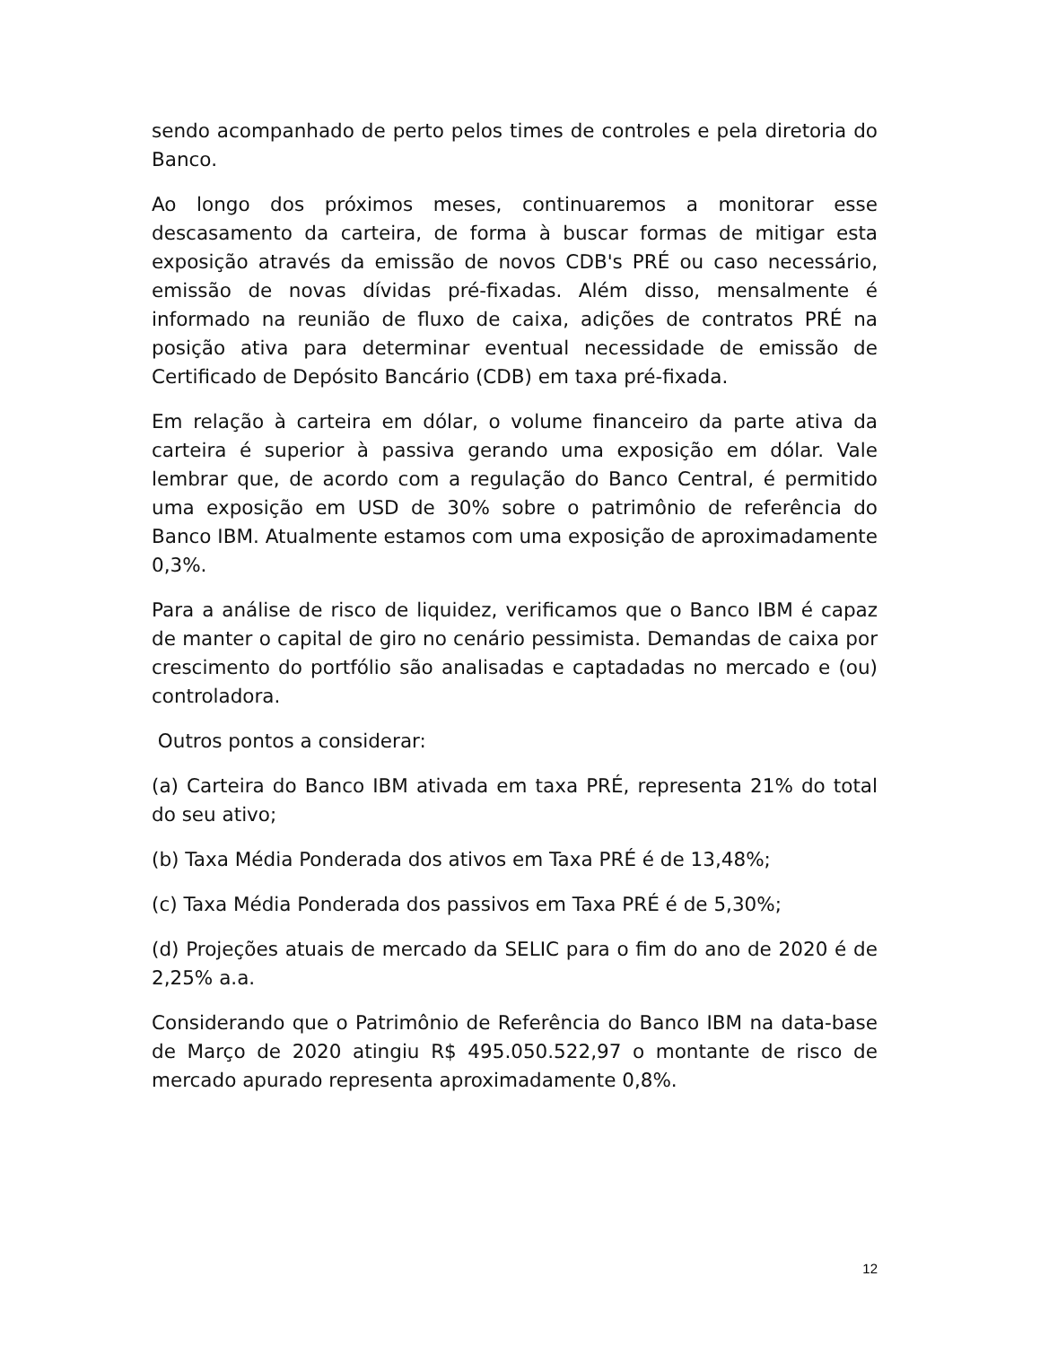sendo acompanhado de perto pelos times de controles e pela diretoria do Banco.
Ao longo dos próximos meses, continuaremos a monitorar esse descasamento da carteira, de forma à buscar formas de mitigar esta exposição através da emissão de novos CDB's PRÉ ou caso necessário, emissão de novas dívidas pré-fixadas. Além disso, mensalmente é informado na reunião de fluxo de caixa, adições de contratos PRÉ na posição ativa para determinar eventual necessidade de emissão de Certificado de Depósito Bancário (CDB) em taxa pré-fixada.
Em relação à carteira em dólar, o volume financeiro da parte ativa da carteira é superior à passiva gerando uma exposição em dólar. Vale lembrar que, de acordo com a regulação do Banco Central, é permitido uma exposição em USD de 30% sobre o patrimônio de referência do Banco IBM. Atualmente estamos com uma exposição de aproximadamente 0,3%.
Para a análise de risco de liquidez, verificamos que o Banco IBM é capaz de manter o capital de giro no cenário pessimista. Demandas de caixa por crescimento do portfólio são analisadas e captadadas no mercado e (ou) controladora.
Outros pontos a considerar:
(a) Carteira do Banco IBM ativada em taxa PRÉ, representa 21% do total do seu ativo;
(b) Taxa Média Ponderada dos ativos em Taxa PRÉ é de 13,48%;
(c) Taxa Média Ponderada dos passivos em Taxa PRÉ é de 5,30%;
(d) Projeções atuais de mercado da SELIC para o fim do ano de 2020 é de 2,25% a.a.
Considerando que o Patrimônio de Referência do Banco IBM na data-base de Março de 2020 atingiu R$ 495.050.522,97 o montante de risco de mercado apurado representa aproximadamente 0,8%.
12